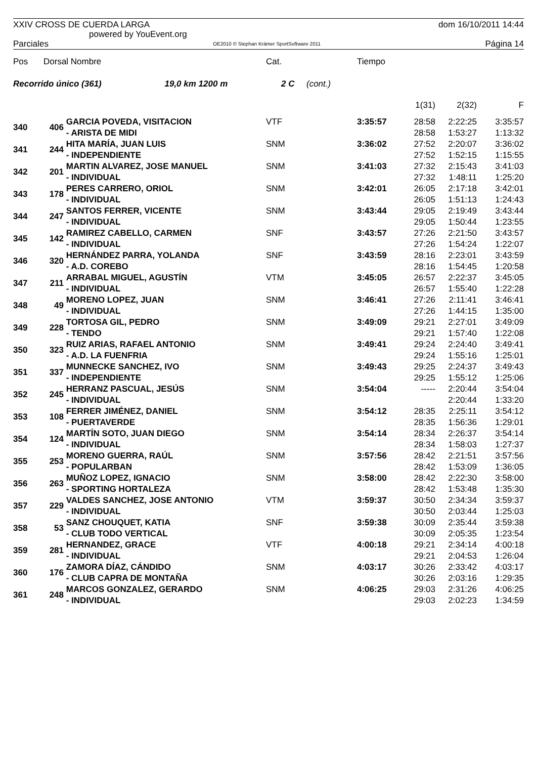XXIV CROSS DE CUERDA LARGA
powered by YouEvent.org dom 16/10/2011 14:44
Parciales OE2010 © Stephan Krämer SportSoftware 2011 Página 14
| Pos | Dorsal Nombre | | Cat. | | Tiempo | | | |
| --- | --- | --- | --- | --- | --- | --- | --- | --- |
| Recorrido único (361) 19,0 km 1200 m | | | 2 C | (cont.) | | | | |
| | | | | | | 1(31) | 2(32) | F |
| 340 | 406 | GARCIA POVEDA, VISITACION - ARISTA DE MIDI | VTF | | 3:35:57 | 28:58 28:58 | 2:22:25 1:53:27 | 3:35:57 1:13:32 |
| 341 | 244 | HITA MARÍA, JUAN LUIS - INDEPENDIENTE | SNM | | 3:36:02 | 27:52 27:52 | 2:20:07 1:52:15 | 3:36:02 1:15:55 |
| 342 | 201 | MARTIN ALVAREZ, JOSE MANUEL - INDIVIDUAL | SNM | | 3:41:03 | 27:32 27:32 | 2:15:43 1:48:11 | 3:41:03 1:25:20 |
| 343 | 178 | PERES CARRERO, ORIOL - INDIVIDUAL | SNM | | 3:42:01 | 26:05 26:05 | 2:17:18 1:51:13 | 3:42:01 1:24:43 |
| 344 | 247 | SANTOS FERRER, VICENTE - INDIVIDUAL | SNM | | 3:43:44 | 29:05 29:05 | 2:19:49 1:50:44 | 3:43:44 1:23:55 |
| 345 | 142 | RAMIREZ CABELLO, CARMEN - INDIVIDUAL | SNF | | 3:43:57 | 27:26 27:26 | 2:21:50 1:54:24 | 3:43:57 1:22:07 |
| 346 | 320 | HERNÁNDEZ PARRA, YOLANDA - A.D. COREBO | SNF | | 3:43:59 | 28:16 28:16 | 2:23:01 1:54:45 | 3:43:59 1:20:58 |
| 347 | 211 | ARRABAL MIGUEL, AGUSTÍN - INDIVIDUAL | VTM | | 3:45:05 | 26:57 26:57 | 2:22:37 1:55:40 | 3:45:05 1:22:28 |
| 348 | 49 | MORENO LOPEZ, JUAN - INDIVIDUAL | SNM | | 3:46:41 | 27:26 27:26 | 2:11:41 1:44:15 | 3:46:41 1:35:00 |
| 349 | 228 | TORTOSA GIL, PEDRO - TENDO | SNM | | 3:49:09 | 29:21 29:21 | 2:27:01 1:57:40 | 3:49:09 1:22:08 |
| 350 | 323 | RUIZ ARIAS, RAFAEL ANTONIO - A.D. LA FUENFRIA | SNM | | 3:49:41 | 29:24 29:24 | 2:24:40 1:55:16 | 3:49:41 1:25:01 |
| 351 | 337 | MUNNECKE SANCHEZ, IVO - INDEPENDIENTE | SNM | | 3:49:43 | 29:25 29:25 | 2:24:37 1:55:12 | 3:49:43 1:25:06 |
| 352 | 245 | HERRANZ PASCUAL, JESÚS - INDIVIDUAL | SNM | | 3:54:04 | ----- | 2:20:44 2:20:44 | 3:54:04 1:33:20 |
| 353 | 108 | FERRER JIMÉNEZ, DANIEL - PUERTAVERDE | SNM | | 3:54:12 | 28:35 28:35 | 2:25:11 1:56:36 | 3:54:12 1:29:01 |
| 354 | 124 | MARTÍN SOTO, JUAN DIEGO - INDIVIDUAL | SNM | | 3:54:14 | 28:34 28:34 | 2:26:37 1:58:03 | 3:54:14 1:27:37 |
| 355 | 253 | MORENO GUERRA, RAÚL - POPULARBAN | SNM | | 3:57:56 | 28:42 28:42 | 2:21:51 1:53:09 | 3:57:56 1:36:05 |
| 356 | 263 | MUÑOZ LOPEZ, IGNACIO - SPORTING HORTALEZA | SNM | | 3:58:00 | 28:42 28:42 | 2:22:30 1:53:48 | 3:58:00 1:35:30 |
| 357 | 229 | VALDES SANCHEZ, JOSE ANTONIO - INDIVIDUAL | VTM | | 3:59:37 | 30:50 30:50 | 2:34:34 2:03:44 | 3:59:37 1:25:03 |
| 358 | 53 | SANZ CHOUQUET, KATIA - CLUB TODO VERTICAL | SNF | | 3:59:38 | 30:09 30:09 | 2:35:44 2:05:35 | 3:59:38 1:23:54 |
| 359 | 281 | HERNANDEZ, GRACE - INDIVIDUAL | VTF | | 4:00:18 | 29:21 29:21 | 2:34:14 2:04:53 | 4:00:18 1:26:04 |
| 360 | 176 | ZAMORA DÍAZ, CÁNDIDO - CLUB CAPRA DE MONTAÑA | SNM | | 4:03:17 | 30:26 30:26 | 2:33:42 2:03:16 | 4:03:17 1:29:35 |
| 361 | 248 | MARCOS GONZALEZ, GERARDO - INDIVIDUAL | SNM | | 4:06:25 | 29:03 29:03 | 2:31:26 2:02:23 | 4:06:25 1:34:59 |